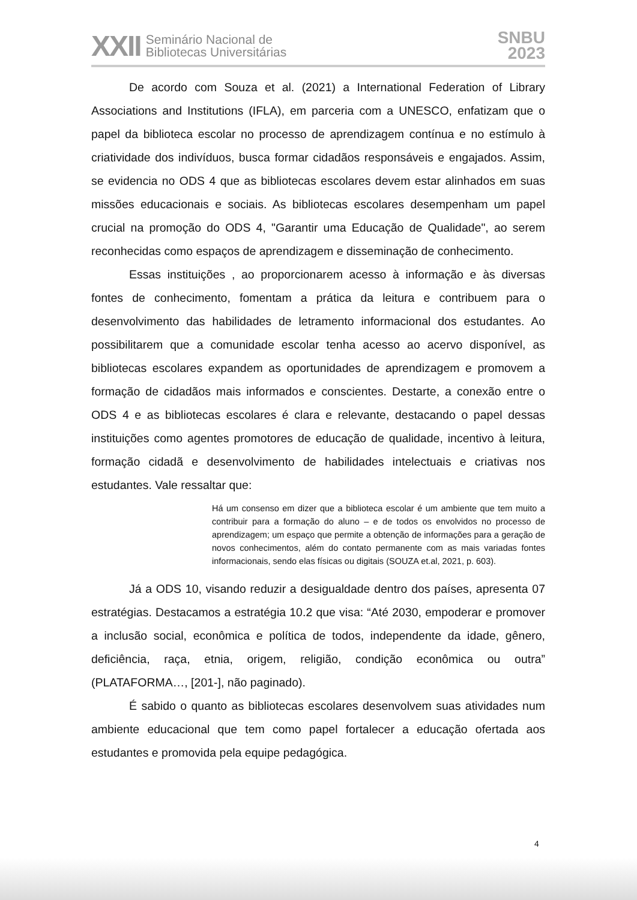XXII Seminário Nacional de
Bibliotecas Universitárias
SNBU
2023
De acordo com Souza et al. (2021) a International Federation of Library Associations and Institutions (IFLA), em parceria com a UNESCO, enfatizam que o papel da biblioteca escolar no processo de aprendizagem contínua e no estímulo à criatividade dos indivíduos, busca formar cidadãos responsáveis e engajados. Assim, se evidencia no ODS 4 que as bibliotecas escolares devem estar alinhados em suas missões educacionais e sociais. As bibliotecas escolares desempenham um papel crucial na promoção do ODS 4, "Garantir uma Educação de Qualidade", ao serem reconhecidas como espaços de aprendizagem e disseminação de conhecimento.
Essas instituições , ao proporcionarem acesso à informação e às diversas fontes de conhecimento, fomentam a prática da leitura e contribuem para o desenvolvimento das habilidades de letramento informacional dos estudantes. Ao possibilitarem que a comunidade escolar tenha acesso ao acervo disponível, as bibliotecas escolares expandem as oportunidades de aprendizagem e promovem a formação de cidadãos mais informados e conscientes. Destarte, a conexão entre o ODS 4 e as bibliotecas escolares é clara e relevante, destacando o papel dessas instituições como agentes promotores de educação de qualidade, incentivo à leitura, formação cidadã e desenvolvimento de habilidades intelectuais e criativas nos estudantes. Vale ressaltar que:
Há um consenso em dizer que a biblioteca escolar é um ambiente que tem muito a contribuir para a formação do aluno – e de todos os envolvidos no processo de aprendizagem; um espaço que permite a obtenção de informações para a geração de novos conhecimentos, além do contato permanente com as mais variadas fontes informacionais, sendo elas físicas ou digitais (SOUZA et.al, 2021, p. 603).
Já a ODS 10, visando reduzir a desigualdade dentro dos países, apresenta 07 estratégias. Destacamos a estratégia 10.2 que visa: “Até 2030, empoderar e promover a inclusão social, econômica e política de todos, independente da idade, gênero, deficiência, raça, etnia, origem, religião, condição econômica ou outra” (PLATAFORMA…, [201-], não paginado).
É sabido o quanto as bibliotecas escolares desenvolvem suas atividades num ambiente educacional que tem como papel fortalecer a educação ofertada aos estudantes e promovida pela equipe pedagógica.
4